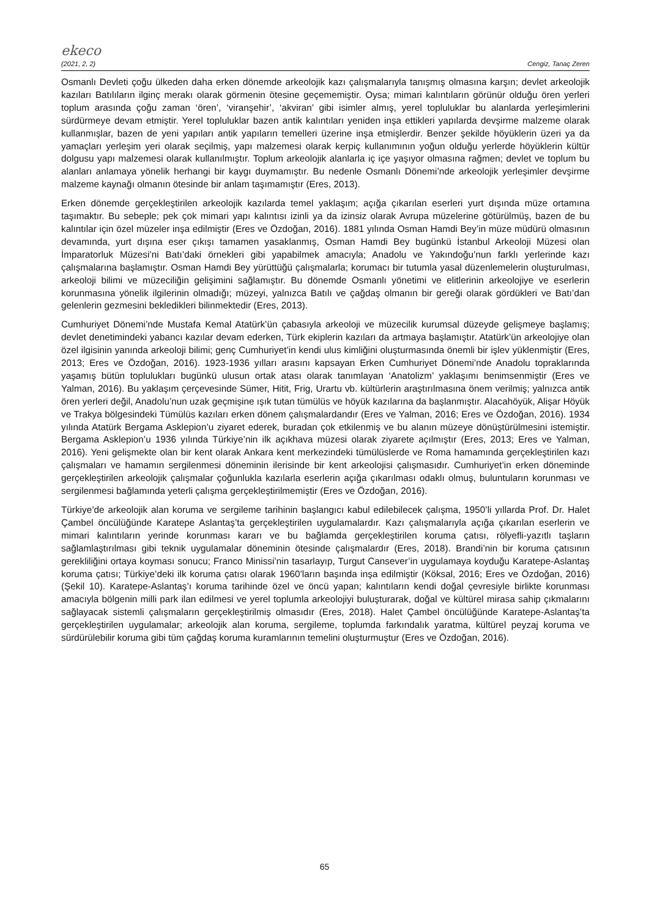ekeco
(2021, 2, 2) Cengiz, Tanaç Zeren
Osmanlı Devleti çoğu ülkeden daha erken dönemde arkeolojik kazı çalışmalarıyla tanışmış olmasına karşın; devlet arkeolojik kazıları Batılıların ilginç merakı olarak görmenin ötesine geçememiştir. Oysa; mimari kalıntıların görünür olduğu ören yerleri toplum arasında çoğu zaman ‘ören’, ‘viranşehir’, ‘akviran’ gibi isimler almış, yerel topluluklar bu alanlarda yerleşimlerini sürdürmeye devam etmiştir. Yerel topluluklar bazen antik kalıntıları yeniden inşa ettikleri yapılarda devşirme malzeme olarak kullanmışlar, bazen de yeni yapıları antik yapıların temelleri üzerine inşa etmişlerdir. Benzer şekilde höyüklerin üzeri ya da yamaçları yerleşim yeri olarak seçilmiş, yapı malzemesi olarak kerpiç kullanımının yoğun olduğu yerlerde höyüklerin kültür dolgusu yapı malzemesi olarak kullanılmıştır. Toplum arkeolojik alanlarla iç içe yaşıyor olmasına rağmen; devlet ve toplum bu alanları anlamaya yönelik herhangi bir kaygı duymamıştır. Bu nedenle Osmanlı Dönemi’nde arkeolojik yerleşimler devşirme malzeme kaynağı olmanın ötesinde bir anlam taşımamıştır (Eres, 2013).
Erken dönemde gerçekleştirilen arkeolojik kazılarda temel yaklaşım; açığa çıkarılan eserleri yurt dışında müze ortamına taşımaktır. Bu sebeple; pek çok mimari yapı kalıntısı izinli ya da izinsiz olarak Avrupa müzelerine götürülmüş, bazen de bu kalıntılar için özel müzeler inşa edilmiştir (Eres ve Özdoğan, 2016). 1881 yılında Osman Hamdi Bey’in müze müdürü olmasının devamında, yurt dışına eser çıkışı tamamen yasaklanmış, Osman Hamdi Bey bugünkü İstanbul Arkeoloji Müzesi olan İmparatorluk Müzesi’ni Batı’daki örnekleri gibi yapabilmek amacıyla; Anadolu ve Yakındoğu’nun farklı yerlerinde kazı çalışmalarına başlamıştır. Osman Hamdi Bey yürüttüğü çalışmalarla; korumacı bir tutumla yasal düzenlemelerin oluşturulması, arkeoloji bilimi ve müzeciliğin gelişimini sağlamıştır. Bu dönemde Osmanlı yönetimi ve elitlerinin arkeolojiye ve eserlerin korunmasına yönelik ilgilerinin olmadığı; müzeyi, yalnızca Batılı ve çağdaş olmanın bir gereği olarak gördükleri ve Batı’dan gelenlerin gezmesini bekledikleri bilinmektedir (Eres, 2013).
Cumhuriyet Dönemi’nde Mustafa Kemal Atatürk’ün çabasıyla arkeoloji ve müzecilik kurumsal düzeyde gelişmeye başlamış; devlet denetimindeki yabancı kazılar devam ederken, Türk ekiplerin kazıları da artmaya başlamıştır. Atatürk’ün arkeolojiye olan özel ilgisinin yanında arkeoloji bilimi; genç Cumhuriyet’in kendi ulus kimliğini oluşturmasında önemli bir işlev yüklenmiştir (Eres, 2013; Eres ve Özdoğan, 2016). 1923-1936 yılları arasını kapsayan Erken Cumhuriyet Dönemi’nde Anadolu topraklarında yaşamış bütün toplulukları bugünkü ulusun ortak atası olarak tanımlayan ‘Anatolizm’ yaklaşımı benimsenmiştir (Eres ve Yalman, 2016). Bu yaklaşım çerçevesinde Sümer, Hitit, Frig, Urartu vb. kültürlerin araştırılmasına önem verilmiş; yalnızca antik ören yerleri değil, Anadolu’nun uzak geçmişine ışık tutan tümülüs ve höyük kazılarına da başlanmıştır. Alacahöyük, Alişar Höyük ve Trakya bölgesindeki Tümülüs kazıları erken dönem çalışmalardandır (Eres ve Yalman, 2016; Eres ve Özdoğan, 2016). 1934 yılında Atatürk Bergama Asklepion’u ziyaret ederek, buradan çok etkilenmiş ve bu alanın müzeye dönüştürülmesini istemiştir. Bergama Asklepion’u 1936 yılında Türkiye’nin ilk açıkhava müzesi olarak ziyarete açılmıştır (Eres, 2013; Eres ve Yalman, 2016). Yeni gelişmekte olan bir kent olarak Ankara kent merkezindeki tümülüslerde ve Roma hamamında gerçekleştirilen kazı çalışmaları ve hamamın sergilenmesi döneminin ilerisinde bir kent arkeolojisi çalışmasıdır. Cumhuriyet’in erken döneminde gerçekleştirilen arkeolojik çalışmalar çoğunlukla kazılarla eserlerin açığa çıkarılması odaklı olmuş, buluntuların korunması ve sergilenmesi bağlamında yeterli çalışma gerçekleştirilmemiştir (Eres ve Özdoğan, 2016).
Türkiye’de arkeolojik alan koruma ve sergileme tarihinin başlangıcı kabul edilebilecek çalışma, 1950’li yıllarda Prof. Dr. Halet Çambel öncülüğünde Karatepe Aslantaş’ta gerçekleştirilen uygulamalardır. Kazı çalışmalarıyla açığa çıkarılan eserlerin ve mimari kalıntıların yerinde korunması kararı ve bu bağlamda gerçekleştirilen koruma çatısı, rölyefli-yazıtlı taşların sağlamlaştırılması gibi teknik uygulamalar döneminin ötesinde çalışmalardır (Eres, 2018). Brandi’nin bir koruma çatısının gerekliliğini ortaya koyması sonucu; Franco Minissi’nin tasarlayıp, Turgut Cansever’in uygulamaya koyduğu Karatepe-Aslantaş koruma çatısı; Türkiye’deki ilk koruma çatısı olarak 1960’ların başında inşa edilmiştir (Köksal, 2016; Eres ve Özdoğan, 2016) (Şekil 10). Karatepe-Aslantaş’ı koruma tarihinde özel ve öncü yapan; kalıntıların kendi doğal çevresiyle birlikte korunması amacıyla bölgenin milli park ilan edilmesi ve yerel toplumla arkeolojiyi buluşturarak, doğal ve kültürel mirasa sahip çıkmalarını sağlayacak sistemli çalışmaların gerçekleştirilmiş olmasıdır (Eres, 2018). Halet Çambel öncülüğünde Karatepe-Aslantaş’ta gerçekleştirilen uygulamalar; arkeolojik alan koruma, sergileme, toplumda farkındalık yaratma, kültürel peyzaj koruma ve sürdürülebilir koruma gibi tüm çağdaş koruma kuramlarının temelini oluşturmuştur (Eres ve Özdoğan, 2016).
65